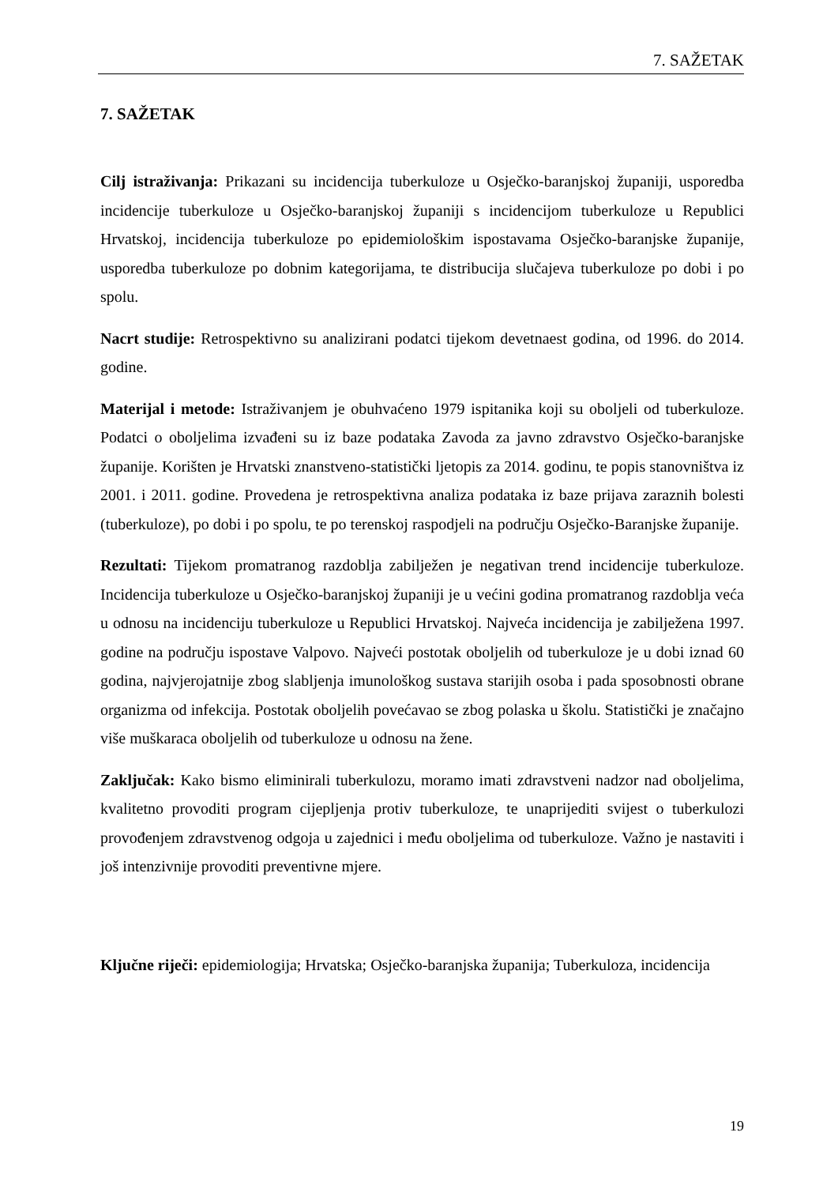7. SAŽETAK
7. SAŽETAK
Cilj istraživanja: Prikazani su incidencija tuberkuloze u Osječko-baranjskoj županiji, usporedba incidencije tuberkuloze u Osječko-baranjskoj županiji s incidencijom tuberkuloze u Republici Hrvatskoj, incidencija tuberkuloze po epidemiološkim ispostavama Osječko-baranjske županije, usporedba tuberkuloze po dobnim kategorijama, te distribucija slučajeva tuberkuloze po dobi i po spolu.
Nacrt studije: Retrospektivno su analizirani podatci tijekom devetnaest godina, od 1996. do 2014. godine.
Materijal i metode: Istraživanjem je obuhvaćeno 1979 ispitanika koji su oboljeli od tuberkuloze. Podatci o oboljelima izvađeni su iz baze podataka Zavoda za javno zdravstvo Osječko-baranjske županije. Korišten je Hrvatski znanstveno-statistički ljetopis za 2014. godinu, te popis stanovništva iz 2001. i 2011. godine. Provedena je retrospektivna analiza podataka iz baze prijava zaraznih bolesti (tuberkuloze), po dobi i po spolu, te po terenskoj raspodjeli na području Osječko-Baranjske županije.
Rezultati: Tijekom promatranog razdoblja zabilježen je negativan trend incidencije tuberkuloze. Incidencija tuberkuloze u Osječko-baranjskoj županiji je u većini godina promatranog razdoblja veća u odnosu na incidenciju tuberkuloze u Republici Hrvatskoj. Najveća incidencija je zabilježena 1997. godine na području ispostave Valpovo. Najveći postotak oboljelih od tuberkuloze je u dobi iznad 60 godina, najvjerojatnije zbog slabljenja imunološkog sustava starijih osoba i pada sposobnosti obrane organizma od infekcija. Postotak oboljelih povećavao se zbog polaska u školu. Statistički je značajno više muškaraca oboljelih od tuberkuloze u odnosu na žene.
Zaključak: Kako bismo eliminirali tuberkulozu, moramo imati zdravstveni nadzor nad oboljelima, kvalitetno provoditi program cijepljenja protiv tuberkuloze, te unaprijediti svijest o tuberkulozi provođenjem zdravstvenog odgoja u zajednici i među oboljelima od tuberkuloze. Važno je nastaviti i još intenzivnije provoditi preventivne mjere.
Ključne riječi: epidemiologija; Hrvatska; Osječko-baranjska županija; Tuberkuloza, incidencija
19